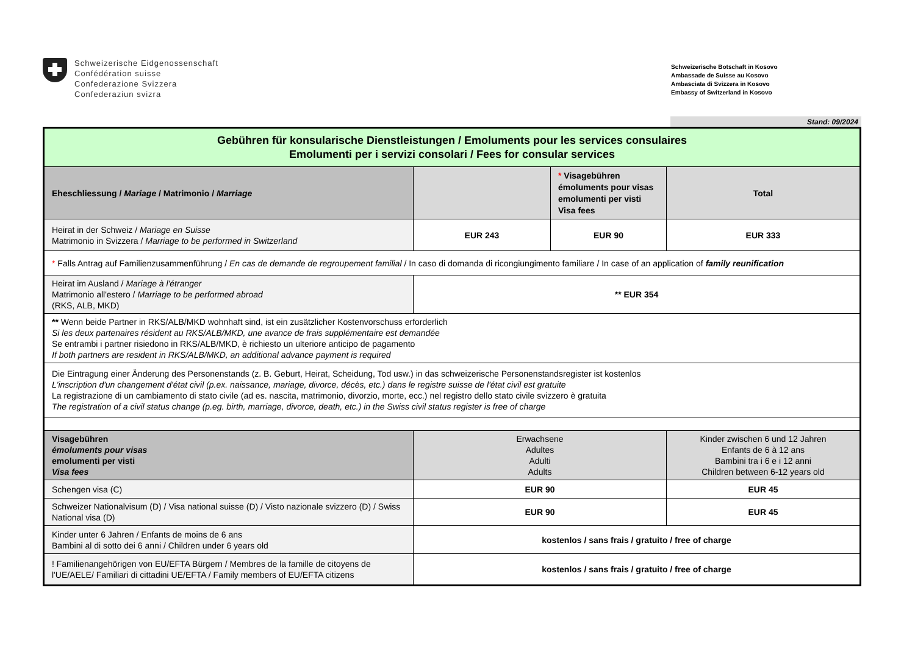Schweizerische Eidgenossenschaft
Confédération suisse
Confederazione Svizzera
Confederaziun svizra
Schweizerische Botschaft in Kosovo
Ambassade de Suisse au Kosovo
Ambasciata di Svizzera in Kosovo
Embassy of Switzerland in Kosovo
Stand: 09/2024
| Gebühren für konsularische Dienstleistungen / Emoluments pour les services consulaires Emolumenti per i servizi consolari / Fees for consular services | | | |
| Eheschliessung / Mariage / Matrimonio / Marriage | | * Visagebühren émoluments pour visas emolumenti per visti Visa fees | Total |
| Heirat in der Schweiz / Mariage en Suisse Matrimonio in Svizzera / Marriage to be performed in Switzerland | EUR 243 | EUR 90 | EUR 333 |
| * Falls Antrag auf Familienzusammenführung / En cas de demande de regroupement familial / In caso di domanda di ricongiungimento familiare / In case of an application of family reunification | | | |
| Heirat im Ausland / Mariage à l'étranger Matrimonio all'estero / Marriage to be performed abroad (RKS, ALB, MKD) | ** EUR 354 | | |
| ** Wenn beide Partner in RKS/ALB/MKD wohnhaft sind, ist ein zusätzlicher Kostenvorschuss erforderlich Si les deux partenaires résident au RKS/ALB/MKD, une avance de frais supplémentaire est demandée Se entrambi i partner risiedono in RKS/ALB/MKD, è richiesto un ulteriore anticipo de pagamento If both partners are resident in RKS/ALB/MKD, an additional advance payment is required | | | |
| Die Eintragung einer Änderung des Personenstands (z. B. Geburt, Heirat, Scheidung, Tod usw.) in das schweizerische Personenstandsregister ist kostenlos L'inscription d'un changement d'état civil (p.ex. naissance, mariage, divorce, décès, etc.) dans le registre suisse de l'état civil est gratuite La registrazione di un cambiamento di stato civile (ad es. nascita, matrimonio, divorzio, morte, ecc.) nel registro dello stato civile svizzero è gratuita The registration of a civil status change (p.eg. birth, marriage, divorce, death, etc.) in the Swiss civil status register is free of charge | | | |
| Visagebühren émoluments pour visas emolumenti per visti Visa fees | Erwachsene Adultes Adulti Adults | | Kinder zwischen 6 und 12 Jahren Enfants de 6 à 12 ans Bambini tra i 6 e i 12 anni Children between 6-12 years old |
| Schengen visa (C) | EUR 90 | | EUR 45 |
| Schweizer Nationalvisum (D) / Visa national suisse (D) / Visto nazionale svizzero (D) / Swiss National visa (D) | EUR 90 | | EUR 45 |
| Kinder unter 6 Jahren / Enfants de moins de 6 ans Bambini al di sotto dei 6 anni / Children under 6 years old | kostenlos / sans frais / gratuito / free of charge | | |
| ! Familienangehörigen von EU/EFTA Bürgern / Membres de la famille de citoyens de l'UE/AELE/ Familiari di cittadini UE/EFTA / Family members of EU/EFTA citizens | kostenlos / sans frais / gratuito / free of charge | | |